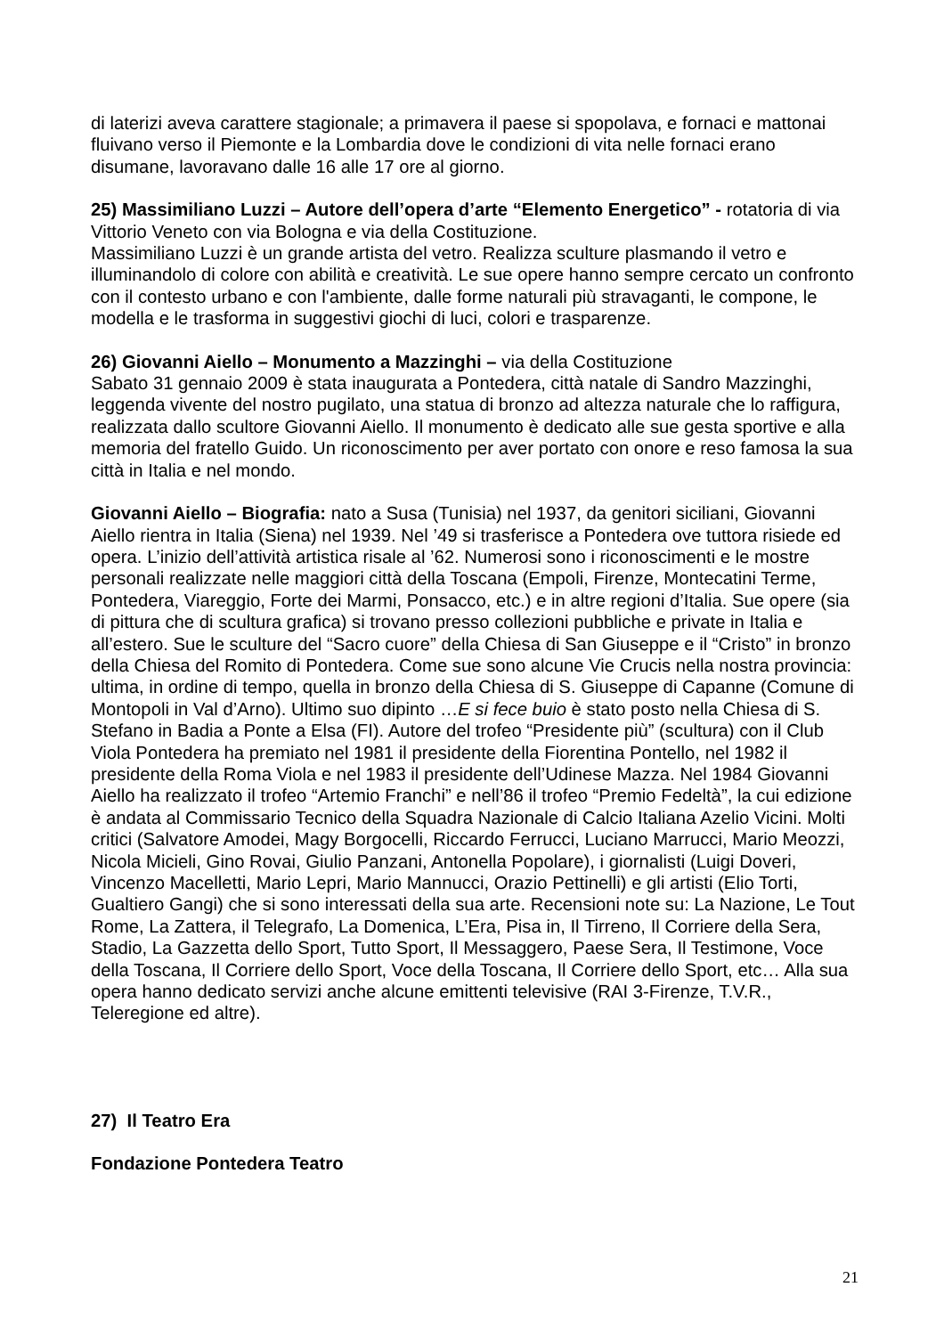di laterizi aveva carattere stagionale; a primavera il paese si spopolava, e fornaci e mattonai fluivano verso il Piemonte e la Lombardia dove le condizioni di vita nelle fornaci erano disumane, lavoravano dalle 16 alle 17 ore al giorno.
25) Massimiliano Luzzi – Autore dell’opera d’arte “Elemento Energetico” - rotatoria di via Vittorio Veneto con via Bologna e via della Costituzione.
Massimiliano Luzzi è un grande artista del vetro. Realizza sculture plasmando il vetro e illuminandolo di colore con abilità e creatività. Le sue opere hanno sempre cercato un confronto con il contesto urbano e con l'ambiente, dalle forme naturali più stravaganti, le compone, le modella e le trasforma in suggestivi giochi di luci, colori e trasparenze.
26) Giovanni Aiello – Monumento a Mazzinghi – via della Costituzione
Sabato 31 gennaio 2009 è stata inaugurata a Pontedera, città natale di Sandro Mazzinghi, leggenda vivente del nostro pugilato, una statua di bronzo ad altezza naturale che lo raffigura, realizzata dallo scultore Giovanni Aiello. Il monumento è dedicato alle sue gesta sportive e alla memoria del fratello Guido. Un riconoscimento per aver portato con onore e reso famosa la sua città in Italia e nel mondo.
Giovanni Aiello – Biografia: nato a Susa (Tunisia) nel 1937, da genitori siciliani, Giovanni Aiello rientra in Italia (Siena) nel 1939. Nel ’49 si trasferisce a Pontedera ove tuttora risiede ed opera. L’inizio dell’attività artistica risale al ’62. Numerosi sono i riconoscimenti e le mostre personali realizzate nelle maggiori città della Toscana (Empoli, Firenze, Montecatini Terme, Pontedera, Viareggio, Forte dei Marmi, Ponsacco, etc.) e in altre regioni d’Italia. Sue opere (sia di pittura che di scultura grafica) si trovano presso collezioni pubbliche e private in Italia e all’estero. Sue le sculture del “Sacro cuore” della Chiesa di San Giuseppe e il “Cristo” in bronzo della Chiesa del Romito di Pontedera. Come sue sono alcune Vie Crucis nella nostra provincia: ultima, in ordine di tempo, quella in bronzo della Chiesa di S. Giuseppe di Capanne (Comune di Montopoli in Val d’Arno). Ultimo suo dipinto …E si fece buio è stato posto nella Chiesa di S. Stefano in Badia a Ponte a Elsa (FI). Autore del trofeo “Presidente più” (scultura) con il Club Viola Pontedera ha premiato nel 1981 il presidente della Fiorentina Pontello, nel 1982 il presidente della Roma Viola e nel 1983 il presidente dell’Udinese Mazza. Nel 1984 Giovanni Aiello ha realizzato il trofeo “Artemio Franchi” e nell’86 il trofeo “Premio Fedeltà”, la cui edizione è andata al Commissario Tecnico della Squadra Nazionale di Calcio Italiana Azelio Vicini. Molti critici (Salvatore Amodei, Magy Borgocelli, Riccardo Ferrucci, Luciano Marrucci, Mario Meozzi, Nicola Micieli, Gino Rovai, Giulio Panzani, Antonella Popolare), i giornalisti (Luigi Doveri, Vincenzo Macelletti, Mario Lepri, Mario Mannucci, Orazio Pettinelli) e gli artisti (Elio Torti, Gualtiero Gangi) che si sono interessati della sua arte. Recensioni note su: La Nazione, Le Tout Rome, La Zattera, il Telegrafo, La Domenica, L’Era, Pisa in, Il Tirreno, Il Corriere della Sera, Stadio, La Gazzetta dello Sport, Tutto Sport, Il Messaggero, Paese Sera, Il Testimone, Voce della Toscana, Il Corriere dello Sport, Voce della Toscana, Il Corriere dello Sport, etc… Alla sua opera hanno dedicato servizi anche alcune emittenti televisive (RAI 3-Firenze, T.V.R., Teleregione ed altre).
27) Il Teatro Era
Fondazione Pontedera Teatro
21